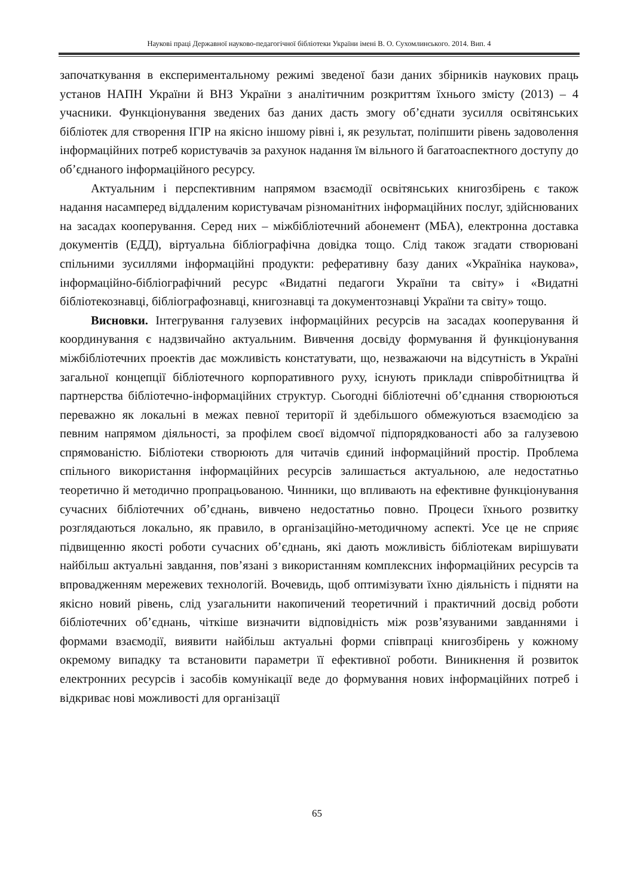Наукові праці Державної науково-педагогічної бібліотеки України імені В. О. Сухомлинського. 2014. Вип. 4
започаткування в експериментальному режимі зведеної бази даних збірників наукових праць установ НАПН України й ВНЗ України з аналітичним розкриттям їхнього змісту (2013) – 4 учасники. Функціонування зведених баз даних дасть змогу об’єднати зусилля освітянських бібліотек для створення ІГІР на якісно іншому рівні і, як результат, поліпшити рівень задоволення інформаційних потреб користувачів за рахунок надання їм вільного й багатоаспектного доступу до об’єднаного інформаційного ресурсу.
Актуальним і перспективним напрямом взаємодії освітянських книгозбірень є також надання насамперед віддаленим користувачам різноманітних інформаційних послуг, здійснюваних на засадах кооперування. Серед них – міжбібліотечний абонемент (МБА), електронна доставка документів (ЕДД), віртуальна бібліографічна довідка тощо. Слід також згадати створювані спільними зусиллями інформаційні продукти: реферативну базу даних «Україніка наукова», інформаційно-бібліографічний ресурс «Видатні педагоги України та світу» і «Видатні бібліотекознавці, бібліографознавці, книгознавці та документознавці України та світу» тощо.
Висновки. Інтегрування галузевих інформаційних ресурсів на засадах кооперування й координування є надзвичайно актуальним. Вивчення досвіду формування й функціонування міжбібліотечних проектів дає можливість констатувати, що, незважаючи на відсутність в Україні загальної концепції бібліотечного корпоративного руху, існують приклади співробітництва й партнерства бібліотечно-інформаційних структур. Сьогодні бібліотечні об’єднання створюються переважно як локальні в межах певної території й здебільшого обмежуються взаємодією за певним напрямом діяльності, за профілем своєї відомчої підпорядкованості або за галузевою спрямованістю. Бібліотеки створюють для читачів єдиний інформаційний простір. Проблема спільного використання інформаційних ресурсів залишається актуальною, але недостатньо теоретично й методично пропрацьованою. Чинники, що впливають на ефективне функціонування сучасних бібліотечних об’єднань, вивчено недостатньо повно. Процеси їхнього розвитку розглядаються локально, як правило, в організаційно-методичному аспекті. Усе це не сприяє підвищенню якості роботи сучасних об’єднань, які дають можливість бібліотекам вирішувати найбільш актуальні завдання, пов’язані з використанням комплексних інформаційних ресурсів та впровадженням мережевих технологій. Вочевидь, щоб оптимізувати їхню діяльність і підняти на якісно новий рівень, слід узагальнити накопичений теоретичний і практичний досвід роботи бібліотечних об’єднань, чіткіше визначити відповідність між розв’язуваними завданнями і формами взаємодії, виявити найбільш актуальні форми співпраці книгозбірень у кожному окремому випадку та встановити параметри її ефективної роботи. Виникнення й розвиток електронних ресурсів і засобів комунікації веде до формування нових інформаційних потреб і відкриває нові можливості для організації
65